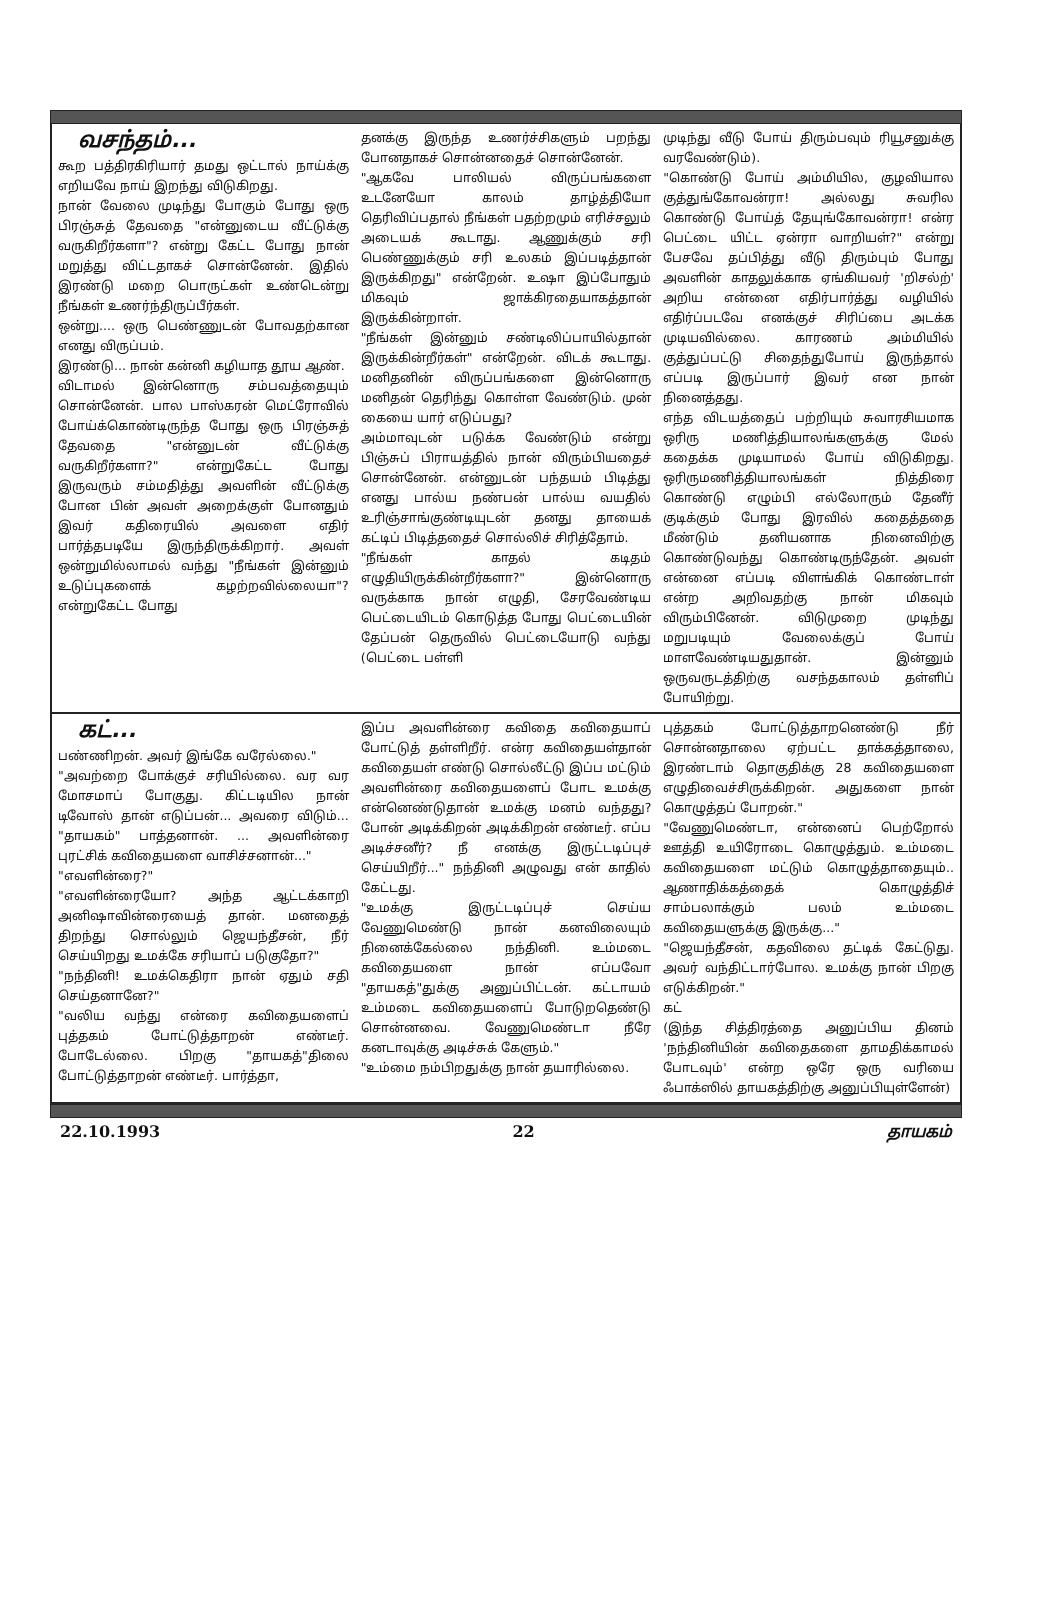வசந்தம்...
கூற பத்திரகிரியார் தமது ஒட்டால் நாய்க்கு எறியவே நாய் இறந்து விடுகிறது.
நான் வேலை முடிந்து போகும் போது ஒரு பிரஞ்சுத் தேவதை "என்னுடைய வீட்டுக்கு வருகிறீர்களா"? என்று கேட்ட போது நான் மறுத்து விட்டதாகச் சொன்னேன். இதில் இரண்டு மறை பொருட்கள் உண்டென்று நீங்கள் உணர்ந்திருப்பீர்கள்.
ஒன்று.... ஒரு பெண்ணுடன் போவதற்கான எனது விருப்பம்.
இரண்டு... நான் கன்னி கழியாத தூய ஆண்.
விடாமல் இன்னொரு சம்பவத்தையும் சொன்னேன். பால பாஸ்கரன் மெட்ரோவில் போய்க்கொண்டிருந்த போது ஒரு பிரஞ்சுத் தேவதை "என்னுடன் வீட்டுக்கு வருகிறீர்களா?" என்றுகேட்ட போது இருவரும் சம்மதித்து அவளின் வீட்டுக்கு போன பின் அவள் அறைக்குள் போனதும் இவர் கதிரையில் அவளை எதிர் பார்த்தபடியே இருந்திருக்கிறார். அவள் ஒன்றுமில்லாமல் வந்து "நீங்கள் இன்னும் உடுப்புகளைக் கழற்றவில்லையா"? என்றுகேட்ட போது
தனக்கு இருந்த உணர்ச்சிகளும் பறந்து போனதாகச் சொன்னதைச் சொன்னேன்.
"ஆகவே பாலியல் விருப்பங்களை உடனேயோ காலம் தாழ்த்தியோ தெரிவிப்பதால் நீங்கள் பதற்றமும் எரிச்சலும் அடையக் கூடாது. ஆணுக்கும் சரி பெண்ணுக்கும் சரி உலகம் இப்படித்தான் இருக்கிறது" என்றேன். உஷா இப்போதும் மிகவும் ஜாக்கிரதையாகத்தான் இருக்கின்றாள்.
"நீங்கள் இன்னும் சண்டிலிப்பாயில்தான் இருக்கின்றீர்கள்" என்றேன். விடக் கூடாது. மனிதனின் விருப்பங்களை இன்னொரு மனிதன் தெரிந்து கொள்ள வேண்டும். முன் கையை யார் எடுப்பது?
அம்மாவுடன் படுக்க வேண்டும் என்று பிஞ்சுப் பிராயத்தில் நான் விரும்பியதைச் சொன்னேன். என்னுடன் பந்தயம் பிடித்து எனது பால்ய நண்பன் பால்ய வயதில் உரிஞ்சாங்குண்டியுடன் தனது தாயைக் கட்டிப் பிடித்ததைச் சொல்லிச் சிரித்தோம்.
"நீங்கள் காதல் கடிதம் எழுதியிருக்கின்றீர்களா?" இன்னொரு வருக்காக நான் எழுதி, சேரவேண்டிய பெட்டையிடம் கொடுத்த போது பெட்டையின் தேப்பன் தெருவில் பெட்டையோடு வந்து (பெட்டை பள்ளி
முடிந்து வீடு போய் திரும்பவும் ரியூசனுக்கு வரவேண்டும்).
"கொண்டு போய் அம்மியில, குழவியால குத்துங்கோவன்ரா! அல்லது சுவரில கொண்டு போய்த் தேயுங்கோவன்ரா! என்ர பெட்டை யிட்ட ஏன்ரா வாறியள்?" என்று பேசவே தப்பித்து வீடு திரும்பும் போது அவளின் காதலுக்காக ஏங்கியவர் 'றிசல்ற்' அறிய என்னை எதிர்பார்த்து வழியில் எதிர்ப்படவே எனக்குச் சிரிப்பை அடக்க முடியவில்லை. காரணம் அம்மியில் குத்துப்பட்டு சிதைந்துபோய் இருந்தால் எப்படி இருப்பார் இவர் என நான் நினைத்தது.
எந்த விடயத்தைப் பற்றியும் சுவாரசியமாக ஒரிரு மணித்தியாலங்களுக்கு மேல் கதைக்க முடியாமல் போய் விடுகிறது. ஒரிருமணித்தியாலங்கள் நித்திரை கொண்டு எழும்பி எல்லோரும் தேனீர் குடிக்கும் போது இரவில் கதைத்ததை மீண்டும் தனியனாக நினைவிற்கு கொண்டுவந்து கொண்டிருந்தேன். அவள் என்னை எப்படி விளங்கிக் கொண்டாள் என்ற அறிவதற்கு நான் மிகவும் விரும்பினேன். விடுமுறை முடிந்து மறுபடியும் வேலைக்குப் போய் மாளவேண்டியதுதான். இன்னும் ஒருவருடத்திற்கு வசந்தகாலம் தள்ளிப் போயிற்று.
கட்...
பண்ணிறன். அவர் இங்கே வரேல்லை."
"அவற்றை போக்குச் சரியில்லை. வர வர மோசமாப் போகுது. கிட்டடியில நான் டிவோஸ் தான் எடுப்பன்... அவரை விடும்... "தாயகம்" பாத்தனான். ... அவளின்ரை புரட்சிக் கவிதையளை வாசிச்சனான்..."
"எவளின்ரை?"
"எவளின்ரையோ? அந்த ஆட்டக்காறி அனிஷாவின்ரையைத் தான். மனதைத் திறந்து சொல்லும் ஜெயந்தீசன், நீர் செய்யிறது உமக்கே சரியாப் படுகுதோ?"
"நந்தினி! உமக்கெதிரா நான் ஏதும் சதி செய்தனானே?"
"வலிய வந்து என்ரை கவிதையளைப் புத்தகம் போட்டுத்தாறன் எண்டீர். போடேல்லை. பிறகு "தாயகத்"திலை போட்டுத்தாறன் எண்டீர். பார்த்தா,
இப்ப அவளின்ரை கவிதை கவிதையாப் போட்டுத் தள்ளிறீர். என்ர கவிதையள்தான் கவிதையள் எண்டு சொல்லீட்டு இப்ப மட்டும் அவளின்ரை கவிதையளைப் போட உமக்கு என்னெண்டுதான் உமக்கு மனம் வந்தது? போன் அடிக்கிறன் அடிக்கிறன் எண்டீர். எப்ப அடிச்சனீர்? நீ எனக்கு இருட்டடிப்புச் செய்யிறீர்..." நந்தினி அழுவது என் காதில் கேட்டது.
"உமக்கு இருட்டடிப்புச் செய்ய வேணுமெண்டு நான் கனவிலையும் நினைக்கேல்லை நந்தினி. உம்மடை கவிதையளை நான் எப்பவோ "தாயகத்"துக்கு அனுப்பிட்டன். கட்டாயம் உம்மடை கவிதையளைப் போடுறதெண்டு சொன்னவை. வேணுமெண்டா நீரே கனடாவுக்கு அடிச்சுக் கேளும்."
"உம்மை நம்பிறதுக்கு நான் தயாரில்லை.
புத்தகம் போட்டுத்தாறனெண்டு நீர் சொன்னதாலை ஏற்பட்ட தாக்கத்தாலை, இரண்டாம் தொகுதிக்கு 28 கவிதையளை எழுதிவைச்சிருக்கிறன். அதுகளை நான் கொழுத்தப் போறன்."
"வேணுமெண்டா, என்னைப் பெற்றோல் ஊத்தி உயிரோடை கொழுத்தும். உம்மடை கவிதையளை மட்டும் கொழுத்தாதையும்.. ஆணாதிக்கத்தைக் கொழுத்திச் சாம்பலாக்கும் பலம் உம்மடை கவிதையளுக்கு இருக்கு..."
"ஜெயந்தீசன், கதவிலை தட்டிக் கேட்டுது. அவர் வந்திட்டார்போல. உமக்கு நான் பிறகு எடுக்கிறன்."
கட்
(இந்த சித்திரத்தை அனுப்பிய தினம் 'நந்தினியின் கவிதைகளை தாமதிக்காமல் போடவும்' என்ற ஒரே ஒரு வரியை ஃபாக்ஸில் தாயகத்திற்கு அனுப்பியுள்ளேன்)
22.10.1993 22 தாயகம்